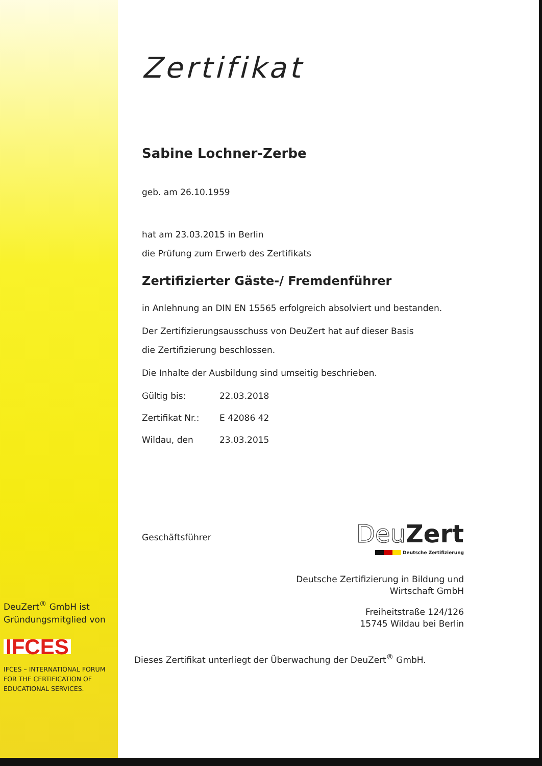Zertifikat
Sabine Lochner-Zerbe
geb. am 26.10.1959
hat am 23.03.2015 in Berlin
die Prüfung zum Erwerb des Zertifikats
Zertifizierter Gäste-/ Fremdenführer
in Anlehnung an DIN EN 15565 erfolgreich absolviert und bestanden.
Der Zertifizierungsausschuss von DeuZert hat auf dieser Basis
die Zertifizierung beschlossen.
Die Inhalte der Ausbildung sind umseitig beschrieben.
Gültig bis: 22.03.2018
Zertifikat Nr.: E 42086 42
Wildau, den 23.03.2015
Geschäftsführer
Deu Zert
▬▬▬▬▬▬ Deutsche Zertifizierung
Deutsche Zertifizierung in Bildung und
Wirtschaft GmbH
Freiheitstraße 124/126
15745 Wildau bei Berlin
Dieses Zertifikat unterliegt der Überwachung der DeuZert<sup>®</sup> GmbH.
DeuZert<sup>®</sup> GmbH ist
Gründungsmitglied von
IFCES
IFCES – INTERNATIONAL FORUM
FOR THE CERTIFICATION OF
EDUCATIONAL SERVICES.